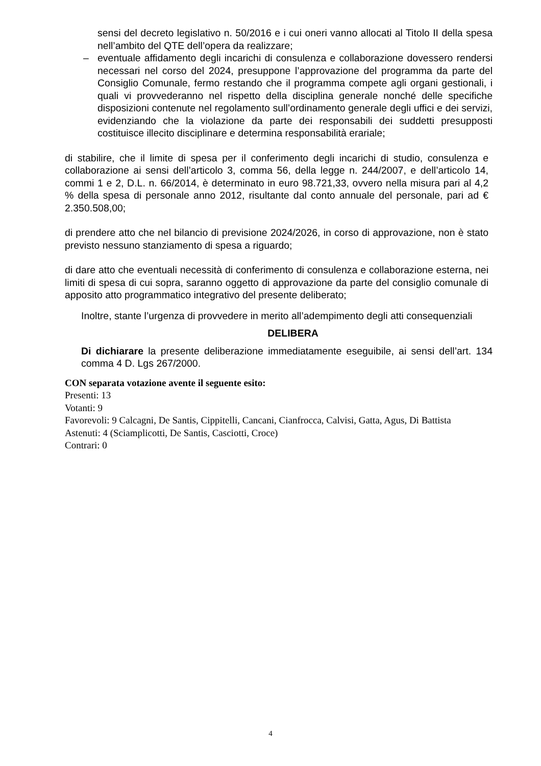sensi del decreto legislativo n. 50/2016 e i cui oneri vanno allocati al Titolo II della spesa nell’ambito del QTE dell’opera da realizzare;
– eventuale affidamento degli incarichi di consulenza e collaborazione dovessero rendersi necessari nel corso del 2024, presuppone l’approvazione del programma da parte del Consiglio Comunale, fermo restando che il programma compete agli organi gestionali, i quali vi provvederanno nel rispetto della disciplina generale nonché delle specifiche disposizioni contenute nel regolamento sull’ordinamento generale degli uffici e dei servizi, evidenziando che la violazione da parte dei responsabili dei suddetti presupposti costituisce illecito disciplinare e determina responsabilità erariale;
di stabilire, che il limite di spesa per il conferimento degli incarichi di studio, consulenza e collaborazione ai sensi dell’articolo 3, comma 56, della legge n. 244/2007, e dell’articolo 14, commi 1 e 2, D.L. n. 66/2014, è determinato in euro 98.721,33, ovvero nella misura pari al 4,2 % della spesa di personale anno 2012, risultante dal conto annuale del personale, pari ad € 2.350.508,00;
di prendere atto che nel bilancio di previsione 2024/2026, in corso di approvazione, non è stato previsto nessuno stanziamento di spesa a riguardo;
di dare atto che eventuali necessità di conferimento di consulenza e collaborazione esterna, nei limiti di spesa di cui sopra, saranno oggetto di approvazione da parte del consiglio comunale di apposito atto programmatico integrativo del presente deliberato;
Inoltre, stante l’urgenza di provvedere in merito all’adempimento degli atti consequenziali
DELIBERA
Di dichiarare la presente deliberazione immediatamente eseguibile, ai sensi dell’art. 134 comma 4 D. Lgs 267/2000.
CON separata votazione avente il seguente esito:
Presenti: 13
Votanti: 9
Favorevoli: 9 Calcagni, De Santis, Cippitelli, Cancani, Cianfrocca, Calvisi, Gatta, Agus, Di Battista
Astenuti: 4 (Sciamplicotti, De Santis, Casciotti, Croce)
Contrari: 0
4